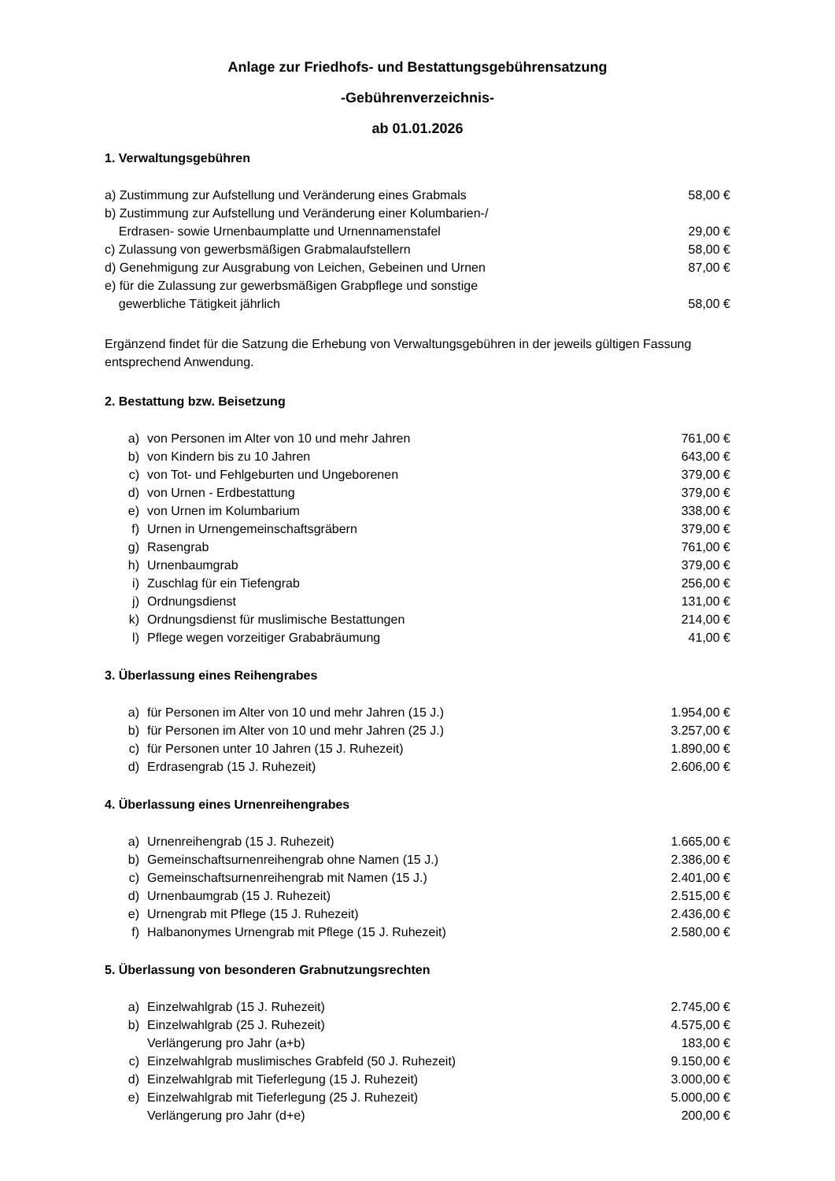Anlage zur Friedhofs- und Bestattungsgebührensatzung
-Gebührenverzeichnis-
ab 01.01.2026
1. Verwaltungsgebühren
| a) Zustimmung zur Aufstellung und Veränderung eines Grabmals | 58,00 € |
| b) Zustimmung zur Aufstellung und Veränderung einer Kolumbarien-/ Erdrasen- sowie Urnenbaumplatte und Urnennamenstafel | 29,00 € |
| c) Zulassung von gewerbsmäßigen Grabmalaufstellern | 58,00 € |
| d) Genehmigung zur Ausgrabung von Leichen, Gebeinen und Urnen | 87,00 € |
| e) für die Zulassung zur gewerbsmäßigen Grabpflege und sonstige gewerbliche Tätigkeit jährlich | 58,00 € |
Ergänzend findet für die Satzung die Erhebung von Verwaltungsgebühren in der jeweils gültigen Fassung entsprechend Anwendung.
2. Bestattung bzw. Beisetzung
| a) | von Personen im Alter von 10 und mehr Jahren | 761,00 € |
| b) | von Kindern bis zu 10 Jahren | 643,00 € |
| c) | von Tot- und Fehlgeburten und Ungeborenen | 379,00 € |
| d) | von Urnen - Erdbestattung | 379,00 € |
| e) | von Urnen im Kolumbarium | 338,00 € |
| f) | Urnen in Urnengemeinschaftsgräbern | 379,00 € |
| g) | Rasengrab | 761,00 € |
| h) | Urnenbaumgrab | 379,00 € |
| i) | Zuschlag für ein Tiefengrab | 256,00 € |
| j) | Ordnungsdienst | 131,00 € |
| k) | Ordnungsdienst für muslimische Bestattungen | 214,00 € |
| l) | Pflege wegen vorzeitiger Grababräumung | 41,00 € |
3. Überlassung eines Reihengrabes
| a) | für Personen im Alter von 10 und mehr Jahren (15 J.) | 1.954,00 € |
| b) | für Personen im Alter von 10 und mehr Jahren (25 J.) | 3.257,00 € |
| c) | für Personen unter 10 Jahren (15 J. Ruhezeit) | 1.890,00 € |
| d) | Erdrasengrab (15 J. Ruhezeit) | 2.606,00 € |
4. Überlassung eines Urnenreihengrabes
| a) | Urnenreihengrab (15 J. Ruhezeit) | 1.665,00 € |
| b) | Gemeinschaftsurnenreihengrab ohne Namen (15 J.) | 2.386,00 € |
| c) | Gemeinschaftsurnenreihengrab mit Namen (15 J.) | 2.401,00 € |
| d) | Urnenbaumgrab (15 J. Ruhezeit) | 2.515,00 € |
| e) | Urnengrab mit Pflege (15 J. Ruhezeit) | 2.436,00 € |
| f) | Halbanonymes Urnengrab mit Pflege (15 J. Ruhezeit) | 2.580,00 € |
5. Überlassung von besonderen Grabnutzungsrechten
| a) | Einzelwahlgrab (15 J. Ruhezeit) | 2.745,00 € |
| b) | Einzelwahlgrab (25 J. Ruhezeit) | 4.575,00 € |
| | Verlängerung pro Jahr (a+b) | 183,00 € |
| c) | Einzelwahlgrab muslimisches Grabfeld (50 J. Ruhezeit) | 9.150,00 € |
| d) | Einzelwahlgrab mit Tieferlegung (15 J. Ruhezeit) | 3.000,00 € |
| e) | Einzelwahlgrab mit Tieferlegung (25 J. Ruhezeit) | 5.000,00 € |
| | Verlängerung pro Jahr (d+e) | 200,00 € |